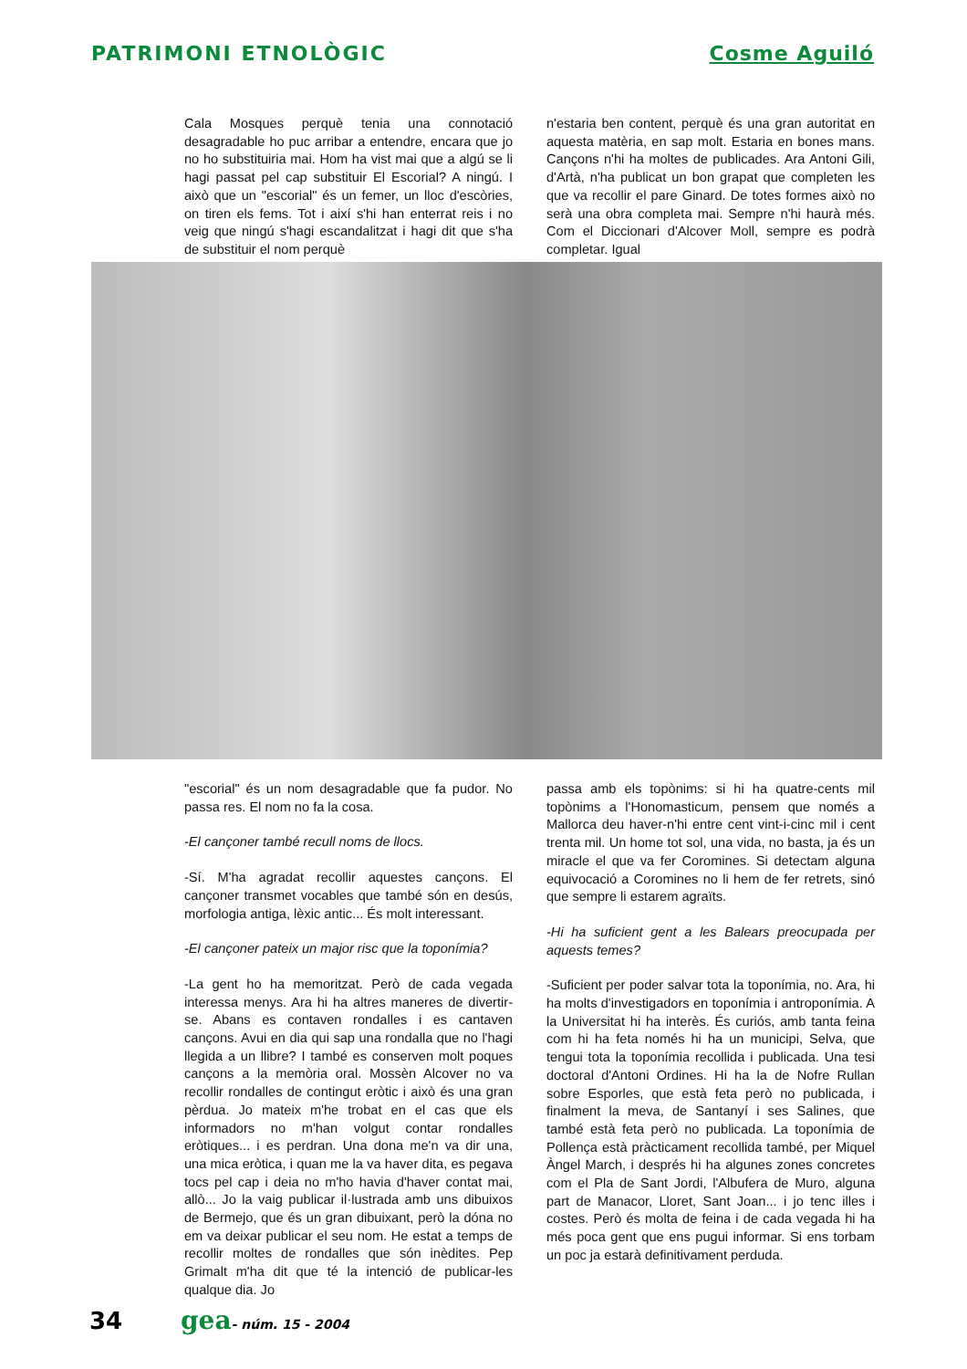PATRIMONI ETNOLÒGIC Cosme Aguiló
Cala Mosques perquè tenia una connotació desagradable ho puc arribar a entendre, encara que jo no ho substituiria mai. Hom ha vist mai que a algú se li hagi passat pel cap substituir El Escorial? A ningú. I això que un "escorial" és un femer, un lloc d'escòries, on tiren els fems. Tot i així s'hi han enterrat reis i no veig que ningú s'hagi escandalitzat i hagi dit que s'ha de substituir el nom perquè
n'estaria ben content, perquè és una gran autoritat en aquesta matèria, en sap molt. Estaria en bones mans. Cançons n'hi ha moltes de publicades. Ara Antoni Gili, d'Artà, n'ha publicat un bon grapat que completen les que va recollir el pare Ginard. De totes formes això no serà una obra completa mai. Sempre n'hi haurà més. Com el Diccionari d'Alcover Moll, sempre es podrà completar. Igual
"escorial" és un nom desagradable que fa pudor. No passa res. El nom no fa la cosa.
-El cançoner també recull noms de llocs.
-Sí. M'ha agradat recollir aquestes cançons. El cançoner transmet vocables que també són en desús, morfologia antiga, lèxic antic... És molt interessant.
-El cançoner pateix un major risc que la toponímia?
-La gent ho ha memoritzat. Però de cada vegada interessa menys. Ara hi ha altres maneres de divertir-se. Abans es contaven rondalles i es cantaven cançons. Avui en dia qui sap una rondalla que no l'hagi llegida a un llibre? I també es conserven molt poques cançons a la memòria oral. Mossèn Alcover no va recollir rondalles de contingut eròtic i això és una gran pèrdua. Jo mateix m'he trobat en el cas que els informadors no m'han volgut contar rondalles eròtiques... i es perdran. Una dona me'n va dir una, una mica eròtica, i quan me la va haver dita, es pegava tocs pel cap i deia no m'ho havia d'haver contat mai, allò... Jo la vaig publicar il·lustrada amb uns dibuixos de Bermejo, que és un gran dibuixant, però la dóna no em va deixar publicar el seu nom. He estat a temps de recollir moltes de rondalles que són inèdites. Pep Grimalt m'ha dit que té la intenció de publicar-les qualque dia. Jo
passa amb els topònims: si hi ha quatre-cents mil topònims a l'Honomasticum, pensem que només a Mallorca deu haver-n'hi entre cent vint-i-cinc mil i cent trenta mil. Un home tot sol, una vida, no basta, ja és un miracle el que va fer Coromines. Si detectam alguna equivocació a Coromines no li hem de fer retrets, sinó que sempre li estarem agraïts.
-Hi ha suficient gent a les Balears preocupada per aquests temes?
-Suficient per poder salvar tota la toponímia, no. Ara, hi ha molts d'investigadors en toponímia i antroponímia. A la Universitat hi ha interès. És curiós, amb tanta feina com hi ha feta només hi ha un municipi, Selva, que tengui tota la toponímia recollida i publicada. Una tesi doctoral d'Antoni Ordines. Hi ha la de Nofre Rullan sobre Esporles, que està feta però no publicada, i finalment la meva, de Santanyí i ses Salines, que també està feta però no publicada. La toponímia de Pollença està pràcticament recollida també, per Miquel Àngel March, i després hi ha algunes zones concretes com el Pla de Sant Jordi, l'Albufera de Muro, alguna part de Manacor, Lloret, Sant Joan... i jo tenc illes i costes. Però és molta de feina i de cada vegada hi ha més poca gent que ens pugui informar. Si ens torbam un poc ja estarà definitivament perduda.
34 gea - núm. 15 - 2004